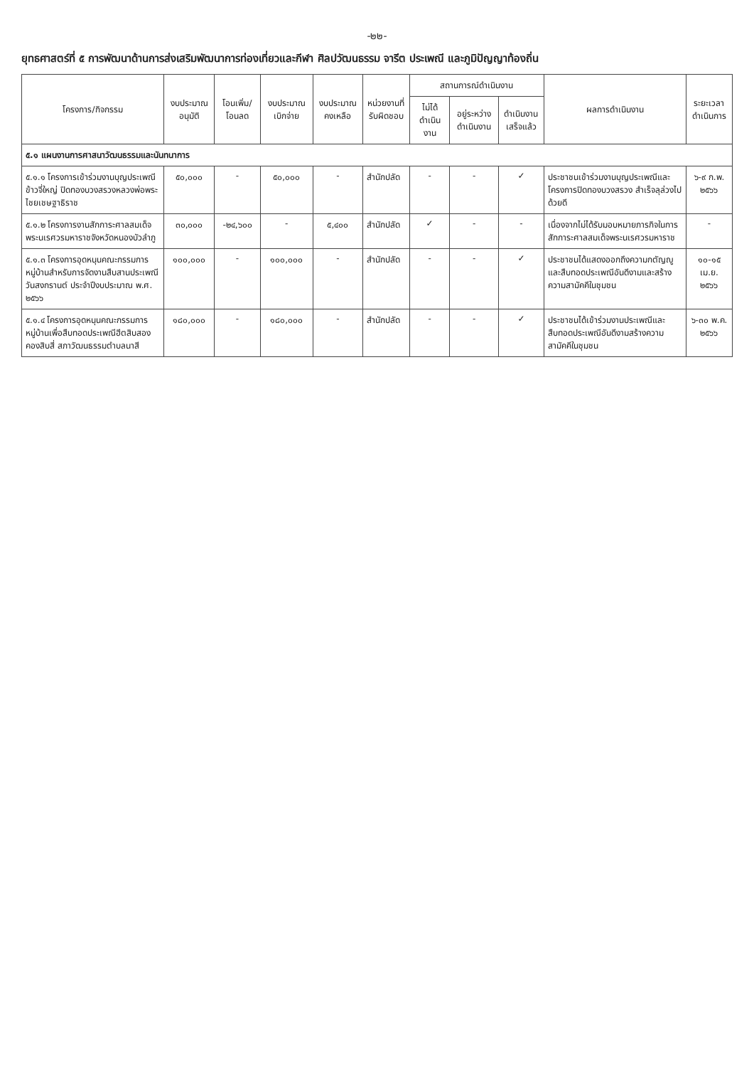-๒๒-
ยุทธศาสตร์ที่ ๕ การพัฒนาด้านการส่งเสริมพัฒนาการท่องเที่ยวและกีฬา ศิลปวัฒนธรรม จารีต ประเพณี และภูมิปัญญาท้องถิ่น
| โครงการ/กิจกรรม | งบประมาณ อนุมัติ | โอนเพิ่ม/ โอนลด | งบประมาณ เบิกจ่าย | งบประมาณ คงเหลือ | หน่วยงานที่ รับผิดชอบ | สถานการณ์ดำเนินงาน | | | ผลการดำเนินงาน | ระยะเวลา ดำเนินการ |
| --- | --- | --- | --- | --- | --- | --- | --- | --- | --- | --- |
| | | | | | | ไม่ได้ ดำเนินงาน | อยู่ระหว่าง ดำเนินงาน | ดำเนินงาน เสร็จแล้ว | | |
| ๕.๑ แผนงานการศาสนาวัฒนธรรมและนันทนาการ | | | | | | | | | | |
| ๕.๑.๑ โครงการเข้าร่วมงานบุญประเพณีข้าวจี่ใหญ่ ปิดทองบวงสรวงหลวงพ่อพระไชยเชษฐาธิราช | ๕๐,๐๐๐ | - | ๕๐,๐๐๐ | - | สำนักปลัด | - | - | ✓ | ประชาชนเข้าร่วมงานบุญประเพณีและโครงการปิดทองบวงสรวง สำเร็จลุล่วงไปด้วยดี | ๖-๙ ก.พ. ๒๕๖๖ |
| ๕.๑.๒ โครงการงานสักการะศาลสมเด็จพระนเรศวรมหาราชจังหวัดหนองบัวลำภู | ๓๐,๐๐๐ | -๒๔,๖๐๐ | - | ๕,๔๐๐ | สำนักปลัด | ✓ | - | - | เนื่องจากไม่ได้รับมอบหมายภารกิจในการสักการะศาลสมเด็จพระนเรศวรมหาราช | - |
| ๕.๑.๓ โครงการอุดหนุนคณะกรรมการหมู่บ้านสำหรับการจัดงานสืบสานประเพณีวันสงกรานต์ ประจำปีงบประมาณ พ.ศ. ๒๕๖๖ | ๑๐๐,๐๐๐ | - | ๑๐๐,๐๐๐ | - | สำนักปลัด | - | - | ✓ | ประชาชนได้แสดงออกถึงความกตัญญู และสืบทอดประเพณีอันดีงามและสร้างความสามัคคีในชุมชน | ๑๐-๑๕ เม.ย. ๒๕๖๖ |
| ๕.๑.๔ โครงการอุดหนุนคณะกรรมการหมู่บ้านเพื่อสืบทอดประเพณีฮีตสิบสองคองสิบสี่ สภาวัฒนธรรมตำบลนาสี | ๑๘๐,๐๐๐ | - | ๑๘๐,๐๐๐ | - | สำนักปลัด | - | - | ✓ | ประชาชนได้เข้าร่วมงานประเพณีและสืบทอดประเพณีอันดีงามสร้างความสามัคคีในชุมชน | ๖-๓๐ พ.ค. ๒๕๖๖ |